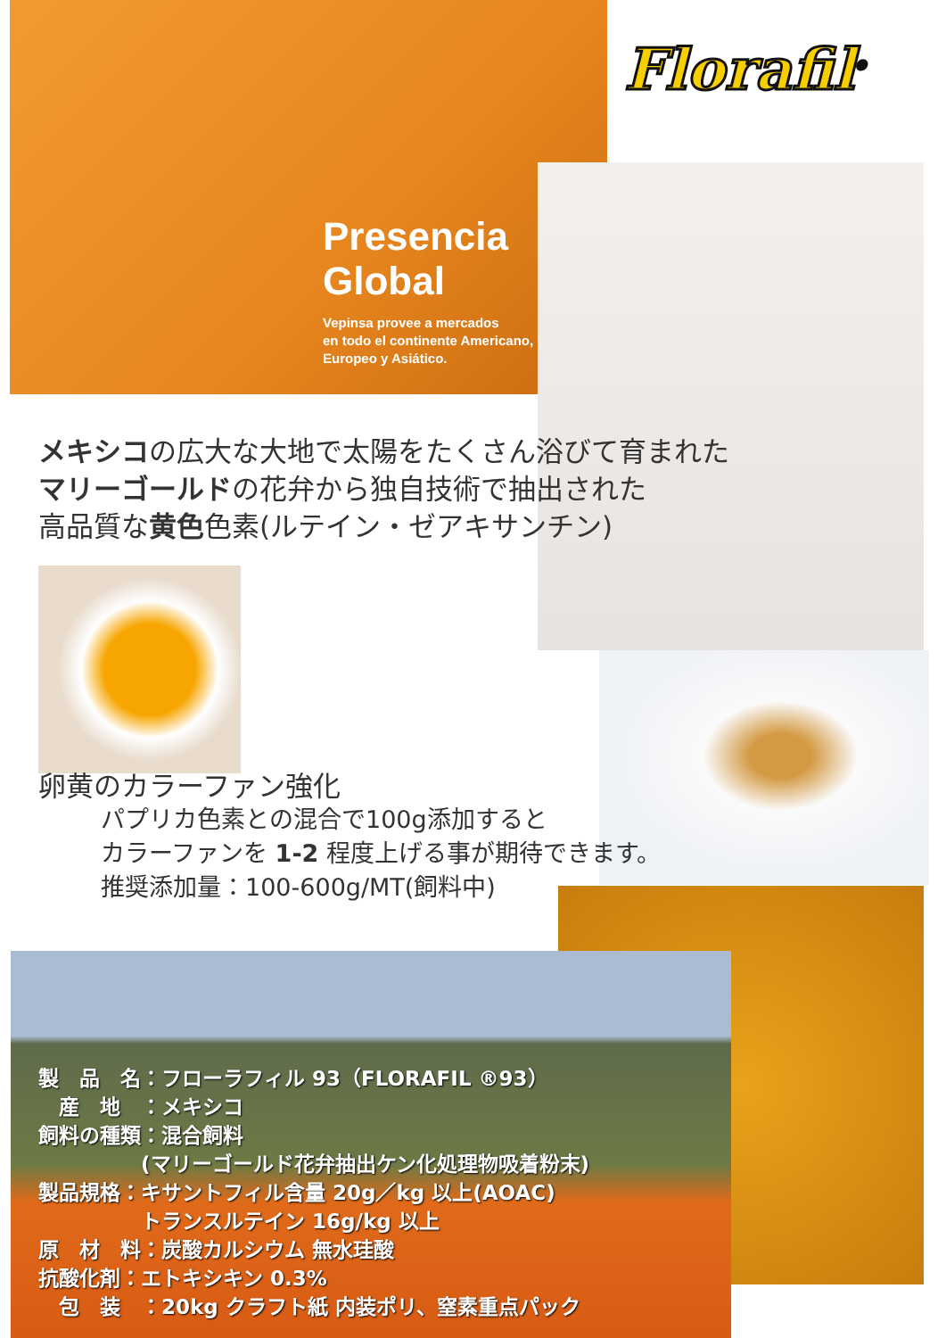Presencia
Global
Vepinsa provee a mercados
en todo el continente Americano,
Europeo y Asiático.
Florafil<sup>®</sup>
メキシコの広大な大地で太陽をたくさん浴びて育まれた
マリーゴールドの花弁から独自技術で抽出された
高品質な黄色色素(ルテイン・ゼアキサンチン)
卵黄のカラーファン強化
パプリカ色素との混合で100g添加すると
カラーファンを 1-2 程度上げる事が期待できます。
推奨添加量：100-600g/MT(飼料中)
製　品　名：フローラフィル 93（FLORAFIL ®93）
　産　地　：メキシコ
飼料の種類：混合飼料
　　　　　(マリーゴールド花弁抽出ケン化処理物吸着粉末)
製品規格：キサントフィル含量 20g／kg 以上(AOAC)
　　　　　トランスルテイン 16g/kg 以上
原　材　料：炭酸カルシウム 無水珪酸
抗酸化剤：エトキシキン 0.3%
　包　装　：20kg クラフト紙 内装ポリ、窒素重点パック